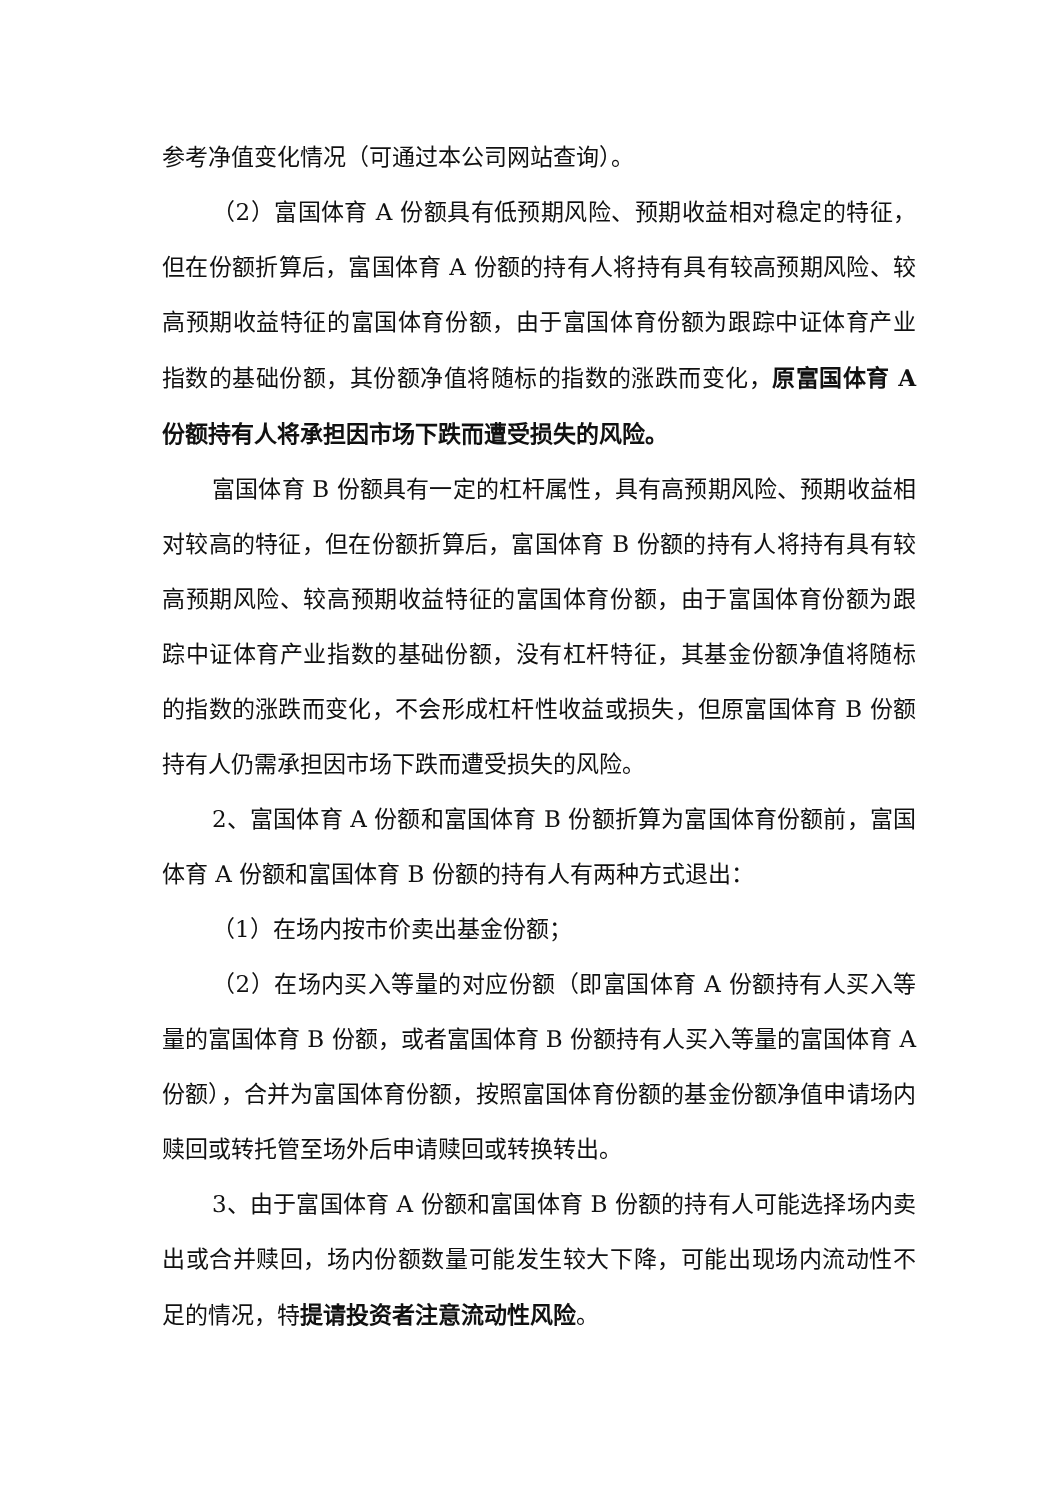参考净值变化情况（可通过本公司网站查询）。
（2）富国体育 A 份额具有低预期风险、预期收益相对稳定的特征，但在份额折算后，富国体育 A 份额的持有人将持有具有较高预期风险、较高预期收益特征的富国体育份额，由于富国体育份额为跟踪中证体育产业指数的基础份额，其份额净值将随标的指数的涨跌而变化，原富国体育 A 份额持有人将承担因市场下跌而遭受损失的风险。
富国体育 B 份额具有一定的杠杆属性，具有高预期风险、预期收益相对较高的特征，但在份额折算后，富国体育 B 份额的持有人将持有具有较高预期风险、较高预期收益特征的富国体育份额，由于富国体育份额为跟踪中证体育产业指数的基础份额，没有杠杆特征，其基金份额净值将随标的指数的涨跌而变化，不会形成杠杆性收益或损失，但原富国体育 B 份额持有人仍需承担因市场下跌而遭受损失的风险。
2、富国体育 A 份额和富国体育 B 份额折算为富国体育份额前，富国体育 A 份额和富国体育 B 份额的持有人有两种方式退出：
（1）在场内按市价卖出基金份额；
（2）在场内买入等量的对应份额（即富国体育 A 份额持有人买入等量的富国体育 B 份额，或者富国体育 B 份额持有人买入等量的富国体育 A 份额），合并为富国体育份额，按照富国体育份额的基金份额净值申请场内赎回或转托管至场外后申请赎回或转换转出。
3、由于富国体育 A 份额和富国体育 B 份额的持有人可能选择场内卖出或合并赎回，场内份额数量可能发生较大下降，可能出现场内流动性不足的情况，特提请投资者注意流动性风险。